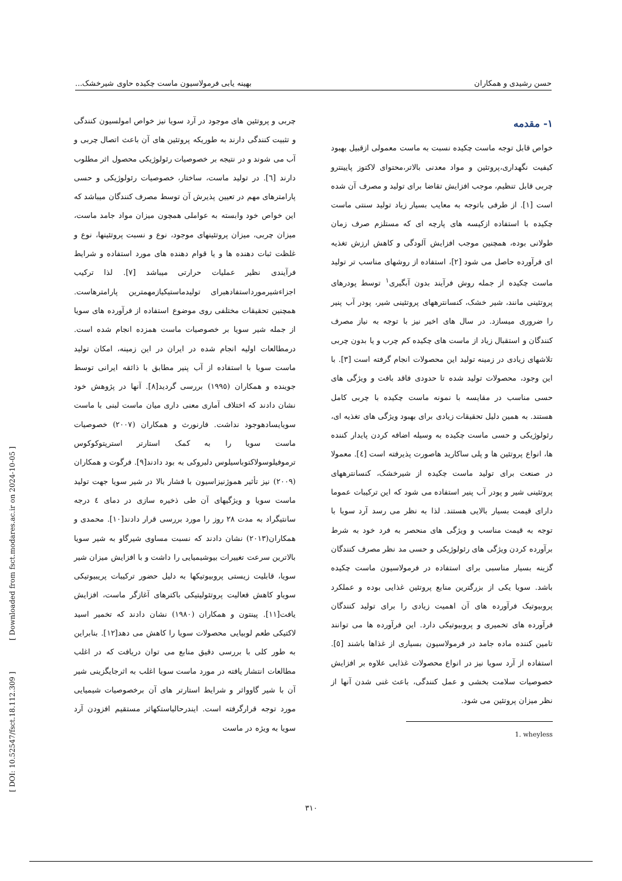حسن رشیدی و همکاران بهینه یابی فرمولاسیون ماست چکیده حاوی شیرخشک...
۱- مقدمه
خواص قابل توجه ماست چکیده نسبت به ماست معمولی ازقبیل بهبود کیفیت نگهداری،پروتئین و مواد معدنی بالاتر،محتوای لاکتوز پایینترو چربی قابل تنظیم، موجب افزایش تقاضا برای تولید و مصرف آن شده است [۱]. از طرفی باتوجه به معایب بسیار زیاد تولید سنتی ماست چکیده با استفاده ازکیسه های پارچه ای که مستلزم صرف زمان طولانی بوده، همچنین موجب افزایش آلودگی و کاهش ارزش تغذیه ای فرآورده حاصل می شود [۲]، استفاده از روشهای مناسب تر تولید ماست چکیده از جمله روش فرآیند بدون آبگیری<sup>۱</sup> توسط پودرهای پروتئینی مانند، شیر خشک، کنسانترههای پروتئینی شیر، پودر آب پنیر را ضروری میسازد. در سال های اخیر نیز با توجه به نیاز مصرف کنندگان و استقبال زیاد از ماست های چکیده کم چرب و یا بدون چربی تلاشهای زیادی در زمینه تولید این محصولات انجام گرفته است [۳]. با این وجود، محصولات تولید شده تا حدودی فاقد بافت و ویژگی های حسی مناسب در مقایسه با نمونه ماست چکیده با چربی کامل هستند. به همین دلیل تحقیقات زیادی برای بهبود ویژگی های تغذیه ای، رئولوژیکی و حسی ماست چکیده به وسیله اضافه کردن پایدار کننده ها، انواع پروتئین ها و پلی ساکارید هاصورت پذیرفته است [٤]. معمولا در صنعت برای تولید ماست چکیده از شیرخشک، کنسانترههای پروتئینی شیر و پودر آب پنیر استفاده می شود که این ترکیبات عموما دارای قیمت بسیار بالایی هستند. لذا به نظر می رسد آرد سویا با توجه به قیمت مناسب و ویژگی های منحصر به فرد خود به شرط برآورده کردن ویژگی های رئولوژیکی و حسی مد نظر مصرف کنندگان گزینه بسیار مناسبی برای استفاده در فرمولاسیون ماست چکیده باشد. سویا یکی از بزرگترین منابع پروتئین غذایی بوده و عملکرد پروبیوتیک فرآورده های آن اهمیت زیادی را برای تولید کنندگان فرآورده های تخمیری و پروبیوتیکی دارد. این فرآورده ها می توانند تامین کننده ماده جامد در فرمولاسیون بسیاری از غذاها باشند [٥]. استفاده از آرد سویا نیز در انواع محصولات غذایی علاوه بر افزایش خصوصیات سلامت بخشی و عمل کنندگی، باعث غنی شدن آنها از نظر میزان پروتئین می شود.
1. wheyless
چربی و پروتئین های موجود در آرد سویا نیز خواص امولسیون کنندگی و تثبیت کنندگی دارند به طوریکه پروتئین های آن باعث اتصال چربی و آب می شوند و در نتیجه بر خصوصیات رئولوژیکی محصول اثر مطلوب دارند [٦]. در تولید ماست، ساختار، خصوصیات رئولوژیکی و حسی پارامترهای مهم در تعیین پذیرش آن توسط مصرف کنندگان میباشد که این خواص خود وابسته به عواملی همچون میزان مواد جامد ماست، میزان چربی، میزان پروتئینهای موجود، نوع و نسبت پروتئینها، نوع و غلظت ثبات دهنده ها و یا قوام دهنده های مورد استفاده و شرایط فرآیندی نظیر عملیات حرارتی میباشد [۷]. لذا ترکیب اجزاءشیرمورداستفادهبرای تولیدماستیکیازمهمترین پارامترهاست. همچنین تحقیقات مختلفی روی موضوع استفاده از فرآورده های سویا از جمله شیر سویا بر خصوصیات ماست همزده انجام شده است. درمطالعات اولیه انجام شده در ایران در این زمینه، امکان تولید ماست سویا با استفاده از آب پنیر مطابق با ذائقه ایرانی توسط جوینده و همکاران (۱۹۹٥) بررسی گردید[۸]. آنها در پژوهش خود نشان دادند که اختلاف آماری معنی داری میان ماست لبنی با ماست سویایسادهوجود نداشت. فارنورث و همکاران (۲۰۰۷) خصوصیات ماست سویا را به کمک استارتر استرپتوکوکوس ترموفیلوسولاکتوباسیلوس دلبروکی به بود دادند[۹]. فرگوت و همکاران (۲۰۰۹) نیز تأثیر هموژنیزاسیون با فشار بالا در شیر سویا جهت تولید ماست سویا و ویژگیهای آن طی ذخیره سازی در دمای ٤ درجه سانتیگراد به مدت ۲۸ روز را مورد بررسی قرار دادند[۱۰]. محمدی و همکاران(۲۰۱۳) نشان دادند که نسبت مساوی شیرگاو به شیر سویا بالاترین سرعت تغییرات بیوشیمیایی را داشت و با افزایش میزان شیر سویا، قابلیت زیستی پروبیوتیکها به دلیل حضور ترکیبات پریبیوتیکی سویاو کاهش فعالیت پروتئولیتیکی باکترهای آغازگر ماست، افزایش یافت[۱۱]. پینتون و همکاران (۱۹۸۰) نشان دادند که تخمیر اسید لاکتیکی طعم لوبیایی محصولات سویا را کاهش می دهد[۱۲]. بنابراین به طور کلی با بررسی دقیق منابع می توان دریافت که در اغلب مطالعات انتشار یافته در مورد ماست سویا اغلب به اثرجایگزینی شیر آن با شیر گاوواثر و شرایط استارتر های آن برخصوصیات شیمیایی مورد توجه قرارگرفته است. ایندرحالیاستکهاثر مستقیم افزودن آرد سویا به ویژه در ماست
۳۱۰
[ DOI: 10.52547/fsct.18.112.309 ] [ Downloaded from fsct.modares.ac.ir on 2024-10-05 ]